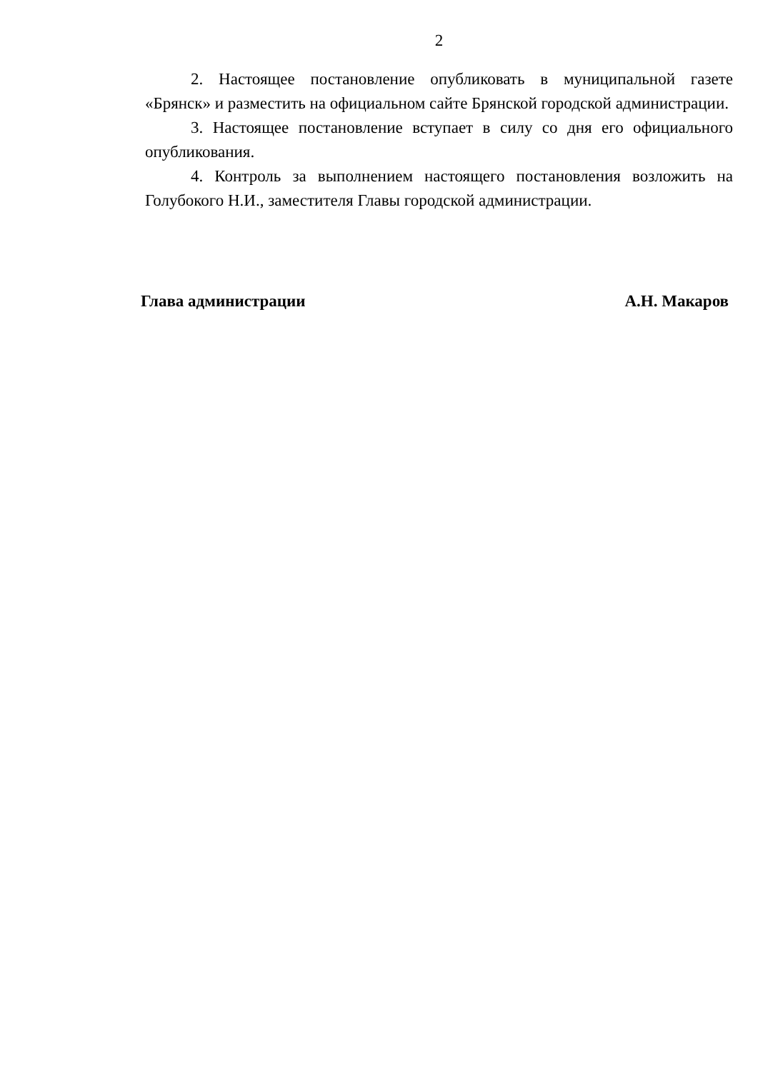2
2. Настоящее постановление опубликовать в муниципальной газете «Брянск» и разместить на официальном сайте Брянской городской администрации.
3. Настоящее постановление вступает в силу со дня его официального опубликования.
4. Контроль за выполнением настоящего постановления возложить на Голубокого Н.И., заместителя Главы городской администрации.
Глава администрации А.Н. Макаров